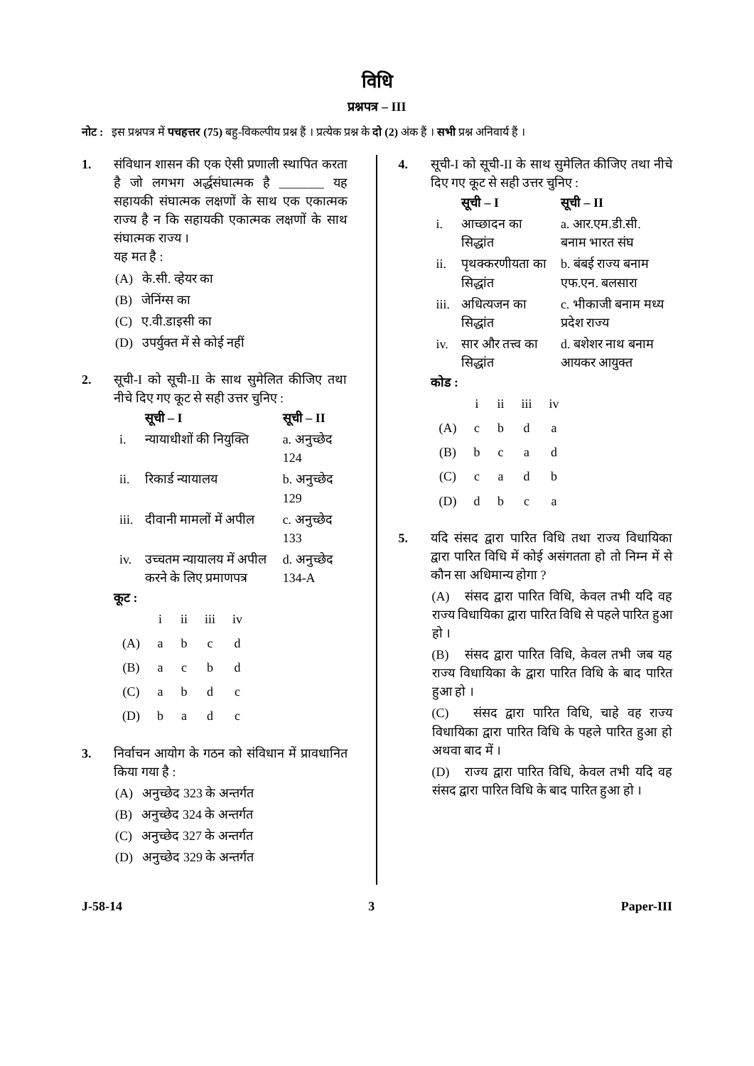विधि
प्रश्नपत्र – III
नोट : इस प्रश्नपत्र में पचहत्तर (75) बहु-विकल्पीय प्रश्न हैं । प्रत्येक प्रश्न के दो (2) अंक हैं । सभी प्रश्न अनिवार्य हैं ।
1. संविधान शासन की एक ऐसी प्रणाली स्थापित करता है जो लगभग अर्द्धसंघात्मक है _______ यह सहायकी संघात्मक लक्षणों के साथ एक एकात्मक राज्य है न कि सहायकी एकात्मक लक्षणों के साथ संघात्मक राज्य ।
यह मत है :
(A) के.सी. व्हेयर का
(B) जेनिंग्स का
(C) ए.वी.डाइसी का
(D) उपर्युक्त में से कोई नहीं
2. सूची-I को सूची-II के साथ सुमेलित कीजिए तथा नीचे दिए गए कूट से सही उत्तर चुनिए :
| | सूची – I | सूची – II |
| --- | --- | --- |
| i. | न्यायाधीशों की नियुक्ति | a. अनुच्छेद 124 |
| ii. | रिकार्ड न्यायालय | b. अनुच्छेद 129 |
| iii. | दीवानी मामलों में अपील | c. अनुच्छेद 133 |
| iv. | उच्चतम न्यायालय में अपील करने के लिए प्रमाणपत्र | d. अनुच्छेद 134-A |
कूट :
| | i | ii | iii | iv |
| (A) | a | b | c | d |
| (B) | a | c | b | d |
| (C) | a | b | d | c |
| (D) | b | a | d | c |
3. निर्वाचन आयोग के गठन को संविधान में प्रावधानित किया गया है :
(A) अनुच्छेद 323 के अन्तर्गत
(B) अनुच्छेद 324 के अन्तर्गत
(C) अनुच्छेद 327 के अन्तर्गत
(D) अनुच्छेद 329 के अन्तर्गत
4. सूची-I को सूची-II के साथ सुमेलित कीजिए तथा नीचे दिए गए कूट से सही उत्तर चुनिए :
| | सूची – I | सूची – II |
| --- | --- | --- |
| i. | आच्छादन का सिद्धांत | a. आर.एम.डी.सी. बनाम भारत संघ |
| ii. | पृथक्करणीयता का सिद्धांत | b. बंबई राज्य बनाम एफ.एन. बलसारा |
| iii. | अधित्यजन का सिद्धांत | c. भीकाजी बनाम मध्य प्रदेश राज्य |
| iv. | सार और तत्त्व का सिद्धांत | d. बशेशर नाथ बनाम आयकर आयुक्त |
कोड :
| | i | ii | iii | iv |
| (A) | c | b | d | a |
| (B) | b | c | a | d |
| (C) | c | a | d | b |
| (D) | d | b | c | a |
5. यदि संसद द्वारा पारित विधि तथा राज्य विधायिका द्वारा पारित विधि में कोई असंगतता हो तो निम्न में से कौन सा अधिमान्य होगा ?
(A) संसद द्वारा पारित विधि, केवल तभी यदि वह राज्य विधायिका द्वारा पारित विधि से पहले पारित हुआ हो ।
(B) संसद द्वारा पारित विधि, केवल तभी जब यह राज्य विधायिका के द्वारा पारित विधि के बाद पारित हुआ हो ।
(C) संसद द्वारा पारित विधि, चाहे वह राज्य विधायिका द्वारा पारित विधि के पहले पारित हुआ हो अथवा बाद में ।
(D) राज्य द्वारा पारित विधि, केवल तभी यदि वह संसद द्वारा पारित विधि के बाद पारित हुआ हो ।
J-58-14 3 Paper-III